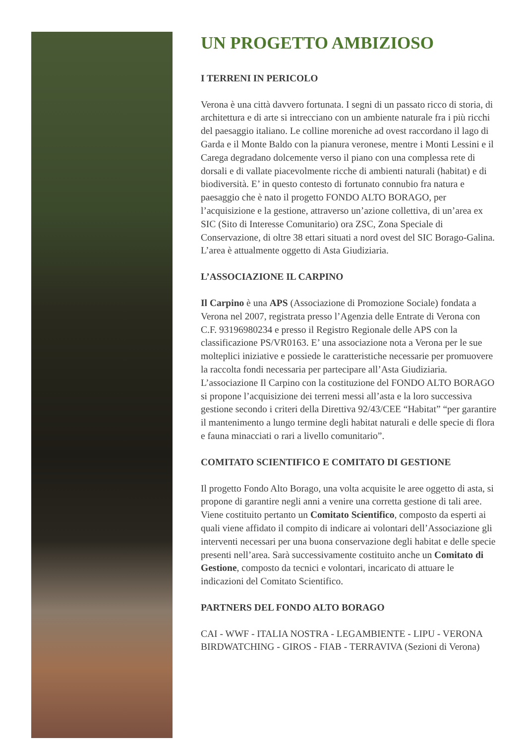UN PROGETTO AMBIZIOSO
I TERRENI IN PERICOLO
Verona è una città davvero fortunata. I segni di un passato ricco di storia, di architettura e di arte si intrecciano con un ambiente naturale fra i più ricchi del paesaggio italiano. Le colline moreniche ad ovest raccordano il lago di Garda e il Monte Baldo con la pianura veronese, mentre i Monti Lessini e il Carega degradano dolcemente verso il piano con una complessa rete di dorsali e di vallate piacevolmente ricche di ambienti naturali (habitat) e di biodiversità. E’ in questo contesto di fortunato connubio fra natura e paesaggio che è nato il progetto FONDO ALTO BORAGO, per l’acquisizione e la gestione, attraverso un’azione collettiva, di un’area ex SIC (Sito di Interesse Comunitario) ora ZSC, Zona Speciale di Conservazione, di oltre 38 ettari situati a nord ovest del SIC Borago-Galina. L’area è attualmente oggetto di Asta Giudiziaria.
L’ASSOCIAZIONE IL CARPINO
Il Carpino è una APS (Associazione di Promozione Sociale) fondata a Verona nel 2007, registrata presso l’Agenzia delle Entrate di Verona con C.F. 93196980234 e presso il Registro Regionale delle APS con la classificazione PS/VR0163. E’ una associazione nota a Verona per le sue molteplici iniziative e possiede le caratteristiche necessarie per promuovere la raccolta fondi necessaria per partecipare all’Asta Giudiziaria. L’associazione Il Carpino con la costituzione del FONDO ALTO BORAGO si propone l’acquisizione dei terreni messi all’asta e la loro successiva gestione secondo i criteri della Direttiva 92/43/CEE “Habitat” “per garantire il mantenimento a lungo termine degli habitat naturali e delle specie di flora e fauna minacciati o rari a livello comunitario”.
COMITATO SCIENTIFICO E COMITATO DI GESTIONE
Il progetto Fondo Alto Borago, una volta acquisite le aree oggetto di asta, si propone di garantire negli anni a venire una corretta gestione di tali aree. Viene costituito pertanto un Comitato Scientifico, composto da esperti ai quali viene affidato il compito di indicare ai volontari dell’Associazione gli interventi necessari per una buona conservazione degli habitat e delle specie presenti nell’area. Sarà successivamente costituito anche un Comitato di Gestione, composto da tecnici e volontari, incaricato di attuare le indicazioni del Comitato Scientifico.
PARTNERS DEL FONDO ALTO BORAGO
CAI - WWF - ITALIA NOSTRA - LEGAMBIENTE - LIPU - VERONA BIRDWATCHING - GIROS - FIAB - TERRAVIVA (Sezioni di Verona)